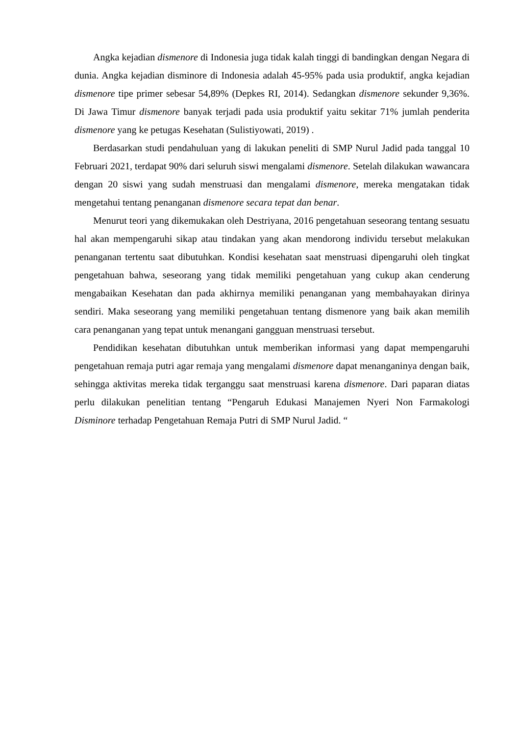Angka kejadian dismenore di Indonesia juga tidak kalah tinggi di bandingkan dengan Negara di dunia. Angka kejadian disminore di Indonesia adalah 45-95% pada usia produktif, angka kejadian dismenore tipe primer sebesar 54,89% (Depkes RI, 2014). Sedangkan dismenore sekunder 9,36%. Di Jawa Timur dismenore banyak terjadi pada usia produktif yaitu sekitar 71% jumlah penderita dismenore yang ke petugas Kesehatan (Sulistiyowati, 2019) .
Berdasarkan studi pendahuluan yang di lakukan peneliti di SMP Nurul Jadid pada tanggal 10 Februari 2021, terdapat 90% dari seluruh siswi mengalami dismenore. Setelah dilakukan wawancara dengan 20 siswi yang sudah menstruasi dan mengalami dismenore, mereka mengatakan tidak mengetahui tentang penanganan dismenore secara tepat dan benar.
Menurut teori yang dikemukakan oleh Destriyana, 2016 pengetahuan seseorang tentang sesuatu hal akan mempengaruhi sikap atau tindakan yang akan mendorong individu tersebut melakukan penanganan tertentu saat dibutuhkan. Kondisi kesehatan saat menstruasi dipengaruhi oleh tingkat pengetahuan bahwa, seseorang yang tidak memiliki pengetahuan yang cukup akan cenderung mengabaikan Kesehatan dan pada akhirnya memiliki penanganan yang membahayakan dirinya sendiri. Maka seseorang yang memiliki pengetahuan tentang dismenore yang baik akan memilih cara penanganan yang tepat untuk menangani gangguan menstruasi tersebut.
Pendidikan kesehatan dibutuhkan untuk memberikan informasi yang dapat mempengaruhi pengetahuan remaja putri agar remaja yang mengalami dismenore dapat menanganinya dengan baik, sehingga aktivitas mereka tidak terganggu saat menstruasi karena dismenore. Dari paparan diatas perlu dilakukan penelitian tentang “Pengaruh Edukasi Manajemen Nyeri Non Farmakologi Disminore terhadap Pengetahuan Remaja Putri di SMP Nurul Jadid. “